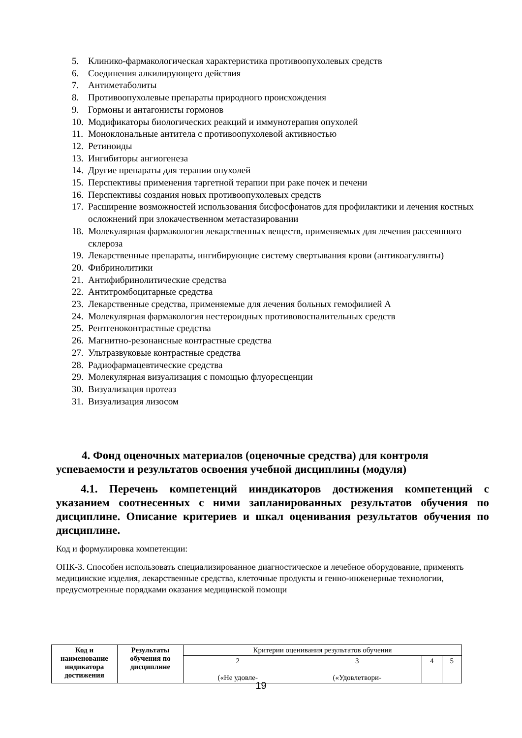5. Клинико-фармакологическая характеристика противоопухолевых средств
6. Соединения алкилирующего действия
7. Антиметаболиты
8. Противоопухолевые препараты природного происхождения
9. Гормоны и антагонисты гормонов
10. Модификаторы биологических реакций и иммунотерапия опухолей
11. Моноклональные антитела с противоопухолевой активностью
12. Ретиноиды
13. Ингибиторы ангиогенеза
14. Другие препараты для терапии опухолей
15. Перспективы применения таргетной терапии при раке почек и печени
16. Перспективы создания новых противоопухолевых средств
17. Расширение возможностей использования бисфосфонатов для профилактики и лечения костных осложнений при злокачественном метастазировании
18. Молекулярная фармакология лекарственных веществ, применяемых для лечения рассеянного склероза
19. Лекарственные препараты, ингибирующие систему свертывания крови (антикоагулянты)
20. Фибринолитики
21. Антифибринолитические средства
22. Антитромбоцитарные средства
23. Лекарственные средства, применяемые для лечения больных гемофилией А
24. Молекулярная фармакология нестероидных противовоспалительных средств
25. Рентгеноконтрастные средства
26. Магнитно-резонансные контрастные средства
27. Ультразвуковые контрастные средства
28. Радиофармацевтические средства
29. Молекулярная визуализация с помощью флуоресценции
30. Визуализация протеаз
31. Визуализация лизосом
4. Фонд оценочных материалов (оценочные средства) для контроля успеваемости и результатов освоения учебной дисциплины (модуля)
4.1. Перечень компетенций ииндикаторов достижения компетенций с указанием соотнесенных с ними запланированных результатов обучения по дисциплине. Описание критериев и шкал оценивания результатов обучения по дисциплине.
Код и формулировка компетенции:
ОПК-3. Способен использовать специализированное диагностическое и лечебное оборудование, применять медицинские изделия, лекарственные средства, клеточные продукты и генно-инженерные технологии, предусмотренные порядками оказания медицинской помощи
| Код и наименование индикатора достижения | Результаты обучения по дисциплине | Критерии оценивания результатов обучения | | | |
| | | 2 («Не удовле- | 3 («Удовлетвори- | 4 | 5 |
19